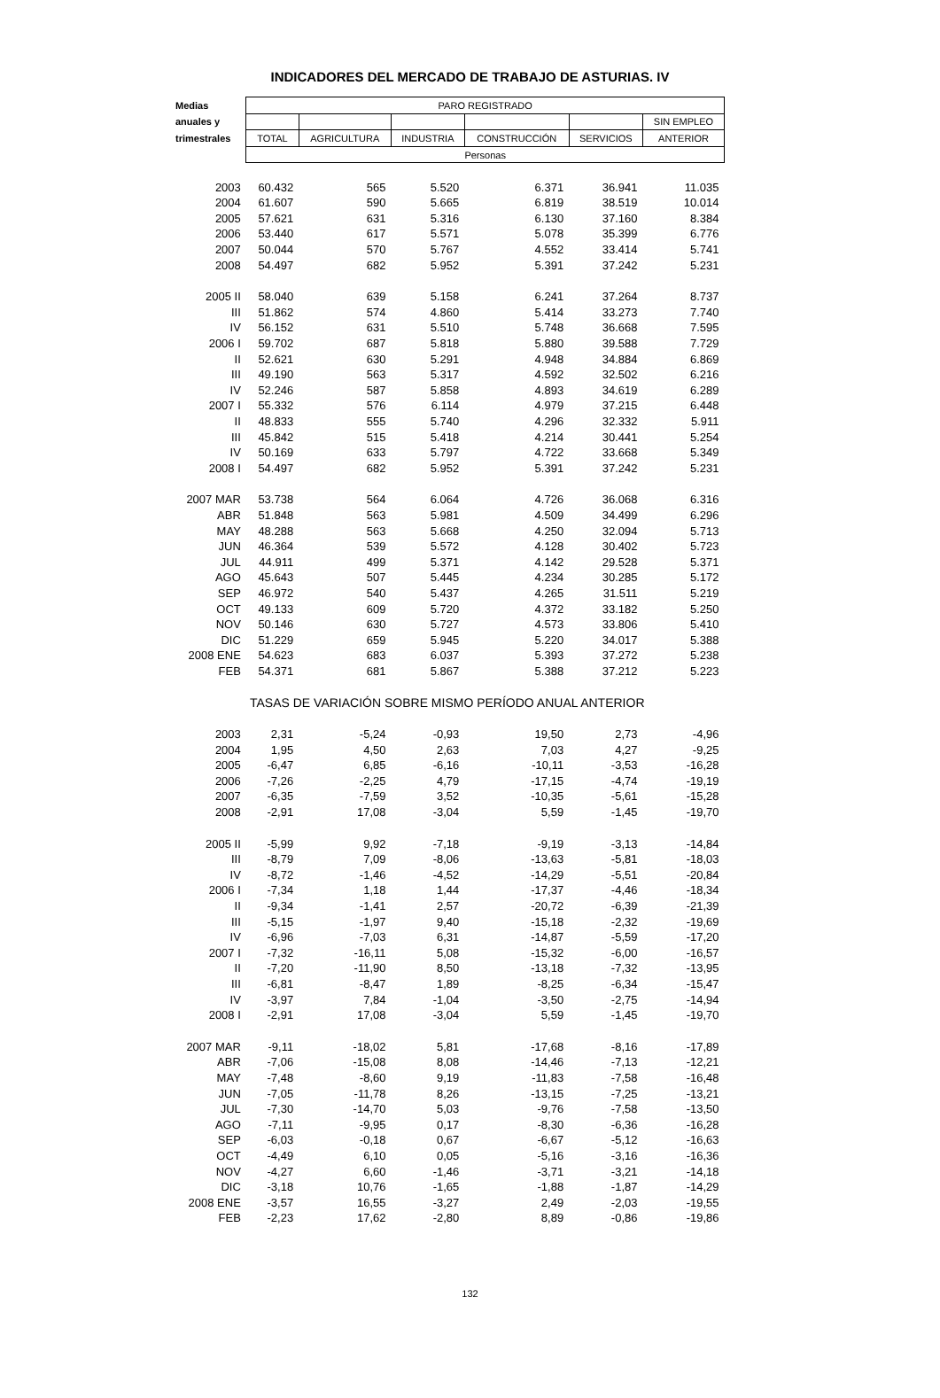INDICADORES DEL MERCADO DE TRABAJO DE ASTURIAS. IV
| Medias | PARO REGISTRADO | | | | | |
| --- | --- | --- | --- | --- | --- | --- |
| anuales y | | | | | | SIN EMPLEO |
| trimestrales | TOTAL | AGRICULTURA | INDUSTRIA | CONSTRUCCIÓN | SERVICIOS | ANTERIOR |
| | Personas | | | | | |
| 2003 | 60.432 | 565 | 5.520 | 6.371 | 36.941 | 11.035 |
| 2004 | 61.607 | 590 | 5.665 | 6.819 | 38.519 | 10.014 |
| 2005 | 57.621 | 631 | 5.316 | 6.130 | 37.160 | 8.384 |
| 2006 | 53.440 | 617 | 5.571 | 5.078 | 35.399 | 6.776 |
| 2007 | 50.044 | 570 | 5.767 | 4.552 | 33.414 | 5.741 |
| 2008 | 54.497 | 682 | 5.952 | 5.391 | 37.242 | 5.231 |
| 2005 II | 58.040 | 639 | 5.158 | 6.241 | 37.264 | 8.737 |
| III | 51.862 | 574 | 4.860 | 5.414 | 33.273 | 7.740 |
| IV | 56.152 | 631 | 5.510 | 5.748 | 36.668 | 7.595 |
| 2006 I | 59.702 | 687 | 5.818 | 5.880 | 39.588 | 7.729 |
| II | 52.621 | 630 | 5.291 | 4.948 | 34.884 | 6.869 |
| III | 49.190 | 563 | 5.317 | 4.592 | 32.502 | 6.216 |
| IV | 52.246 | 587 | 5.858 | 4.893 | 34.619 | 6.289 |
| 2007 I | 55.332 | 576 | 6.114 | 4.979 | 37.215 | 6.448 |
| II | 48.833 | 555 | 5.740 | 4.296 | 32.332 | 5.911 |
| III | 45.842 | 515 | 5.418 | 4.214 | 30.441 | 5.254 |
| IV | 50.169 | 633 | 5.797 | 4.722 | 33.668 | 5.349 |
| 2008 I | 54.497 | 682 | 5.952 | 5.391 | 37.242 | 5.231 |
| 2007 MAR | 53.738 | 564 | 6.064 | 4.726 | 36.068 | 6.316 |
| ABR | 51.848 | 563 | 5.981 | 4.509 | 34.499 | 6.296 |
| MAY | 48.288 | 563 | 5.668 | 4.250 | 32.094 | 5.713 |
| JUN | 46.364 | 539 | 5.572 | 4.128 | 30.402 | 5.723 |
| JUL | 44.911 | 499 | 5.371 | 4.142 | 29.528 | 5.371 |
| AGO | 45.643 | 507 | 5.445 | 4.234 | 30.285 | 5.172 |
| SEP | 46.972 | 540 | 5.437 | 4.265 | 31.511 | 5.219 |
| OCT | 49.133 | 609 | 5.720 | 4.372 | 33.182 | 5.250 |
| NOV | 50.146 | 630 | 5.727 | 4.573 | 33.806 | 5.410 |
| DIC | 51.229 | 659 | 5.945 | 5.220 | 34.017 | 5.388 |
| 2008 ENE | 54.623 | 683 | 6.037 | 5.393 | 37.272 | 5.238 |
| FEB | 54.371 | 681 | 5.867 | 5.388 | 37.212 | 5.223 |
| TASAS DE VARIACIÓN SOBRE MISMO PERÍODO ANUAL ANTERIOR | | | | | | |
| 2003 | 2,31 | -5,24 | -0,93 | 19,50 | 2,73 | -4,96 |
| 2004 | 1,95 | 4,50 | 2,63 | 7,03 | 4,27 | -9,25 |
| 2005 | -6,47 | 6,85 | -6,16 | -10,11 | -3,53 | -16,28 |
| 2006 | -7,26 | -2,25 | 4,79 | -17,15 | -4,74 | -19,19 |
| 2007 | -6,35 | -7,59 | 3,52 | -10,35 | -5,61 | -15,28 |
| 2008 | -2,91 | 17,08 | -3,04 | 5,59 | -1,45 | -19,70 |
| 2005 II | -5,99 | 9,92 | -7,18 | -9,19 | -3,13 | -14,84 |
| III | -8,79 | 7,09 | -8,06 | -13,63 | -5,81 | -18,03 |
| IV | -8,72 | -1,46 | -4,52 | -14,29 | -5,51 | -20,84 |
| 2006 I | -7,34 | 1,18 | 1,44 | -17,37 | -4,46 | -18,34 |
| II | -9,34 | -1,41 | 2,57 | -20,72 | -6,39 | -21,39 |
| III | -5,15 | -1,97 | 9,40 | -15,18 | -2,32 | -19,69 |
| IV | -6,96 | -7,03 | 6,31 | -14,87 | -5,59 | -17,20 |
| 2007 I | -7,32 | -16,11 | 5,08 | -15,32 | -6,00 | -16,57 |
| II | -7,20 | -11,90 | 8,50 | -13,18 | -7,32 | -13,95 |
| III | -6,81 | -8,47 | 1,89 | -8,25 | -6,34 | -15,47 |
| IV | -3,97 | 7,84 | -1,04 | -3,50 | -2,75 | -14,94 |
| 2008 I | -2,91 | 17,08 | -3,04 | 5,59 | -1,45 | -19,70 |
| 2007 MAR | -9,11 | -18,02 | 5,81 | -17,68 | -8,16 | -17,89 |
| ABR | -7,06 | -15,08 | 8,08 | -14,46 | -7,13 | -12,21 |
| MAY | -7,48 | -8,60 | 9,19 | -11,83 | -7,58 | -16,48 |
| JUN | -7,05 | -11,78 | 8,26 | -13,15 | -7,25 | -13,21 |
| JUL | -7,30 | -14,70 | 5,03 | -9,76 | -7,58 | -13,50 |
| AGO | -7,11 | -9,95 | 0,17 | -8,30 | -6,36 | -16,28 |
| SEP | -6,03 | -0,18 | 0,67 | -6,67 | -5,12 | -16,63 |
| OCT | -4,49 | 6,10 | 0,05 | -5,16 | -3,16 | -16,36 |
| NOV | -4,27 | 6,60 | -1,46 | -3,71 | -3,21 | -14,18 |
| DIC | -3,18 | 10,76 | -1,65 | -1,88 | -1,87 | -14,29 |
| 2008 ENE | -3,57 | 16,55 | -3,27 | 2,49 | -2,03 | -19,55 |
| FEB | -2,23 | 17,62 | -2,80 | 8,89 | -0,86 | -19,86 |
132